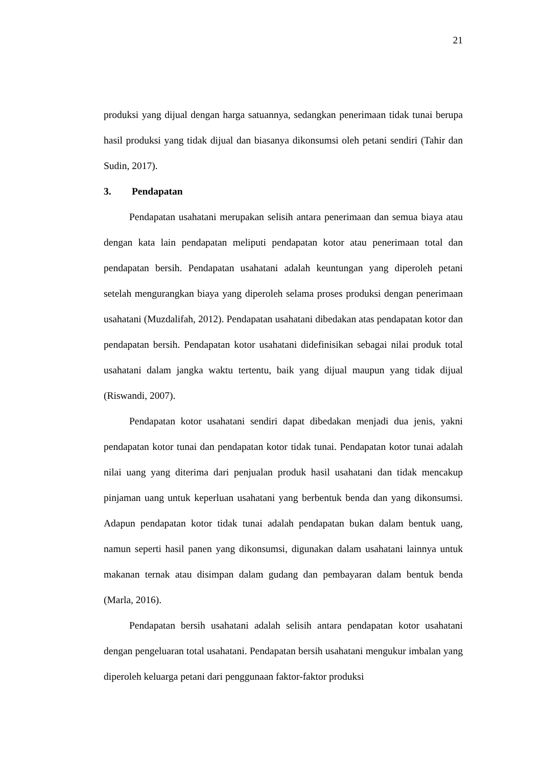21
produksi yang dijual dengan harga satuannya, sedangkan penerimaan tidak tunai berupa hasil produksi yang tidak dijual dan biasanya dikonsumsi oleh petani sendiri (Tahir dan Sudin, 2017).
3. Pendapatan
Pendapatan usahatani merupakan selisih antara penerimaan dan semua biaya atau dengan kata lain pendapatan meliputi pendapatan kotor atau penerimaan total dan pendapatan bersih. Pendapatan usahatani adalah keuntungan yang diperoleh petani setelah mengurangkan biaya yang diperoleh selama proses produksi dengan penerimaan usahatani (Muzdalifah, 2012). Pendapatan usahatani dibedakan atas pendapatan kotor dan pendapatan bersih. Pendapatan kotor usahatani didefinisikan sebagai nilai produk total usahatani dalam jangka waktu tertentu, baik yang dijual maupun yang tidak dijual (Riswandi, 2007).
Pendapatan kotor usahatani sendiri dapat dibedakan menjadi dua jenis, yakni pendapatan kotor tunai dan pendapatan kotor tidak tunai. Pendapatan kotor tunai adalah nilai uang yang diterima dari penjualan produk hasil usahatani dan tidak mencakup pinjaman uang untuk keperluan usahatani yang berbentuk benda dan yang dikonsumsi. Adapun pendapatan kotor tidak tunai adalah pendapatan bukan dalam bentuk uang, namun seperti hasil panen yang dikonsumsi, digunakan dalam usahatani lainnya untuk makanan ternak atau disimpan dalam gudang dan pembayaran dalam bentuk benda (Marla, 2016).
Pendapatan bersih usahatani adalah selisih antara pendapatan kotor usahatani dengan pengeluaran total usahatani. Pendapatan bersih usahatani mengukur imbalan yang diperoleh keluarga petani dari penggunaan faktor-faktor produksi